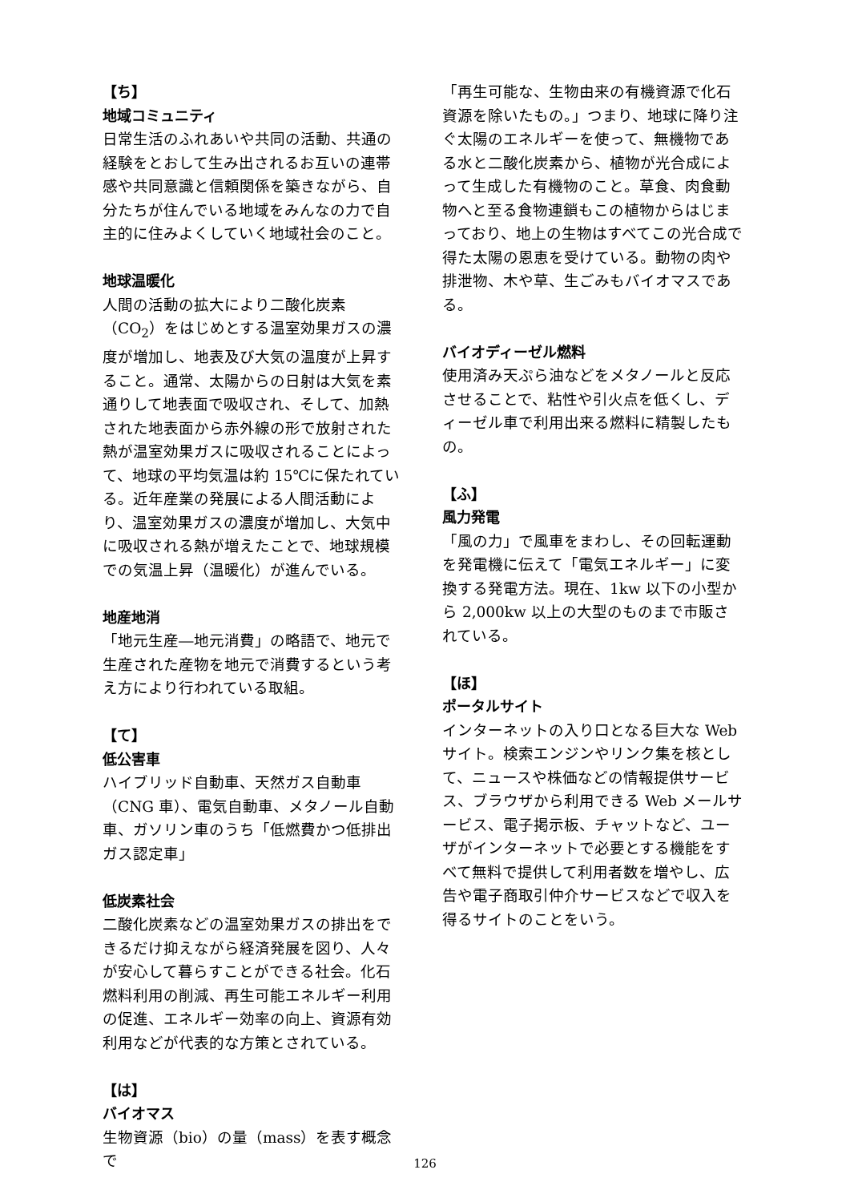【ち】
地域コミュニティ
日常生活のふれあいや共同の活動、共通の経験をとおして生み出されるお互いの連帯感や共同意識と信頼関係を築きながら、自分たちが住んでいる地域をみんなの力で自主的に住みよくしていく地域社会のこと。
地球温暖化
人間の活動の拡大により二酸化炭素（CO<sub>2</sub>）をはじめとする温室効果ガスの濃度が増加し、地表及び大気の温度が上昇すること。通常、太陽からの日射は大気を素通りして地表面で吸収され、そして、加熱された地表面から赤外線の形で放射された熱が温室効果ガスに吸収されることによって、地球の平均気温は約 15℃に保たれている。近年産業の発展による人間活動により、温室効果ガスの濃度が増加し、大気中に吸収される熱が増えたことで、地球規模での気温上昇（温暖化）が進んでいる。
地産地消
「地元生産―地元消費」の略語で、地元で生産された産物を地元で消費するという考え方により行われている取組。
【て】
低公害車
ハイブリッド自動車、天然ガス自動車（CNG 車）、電気自動車、メタノール自動車、ガソリン車のうち「低燃費かつ低排出ガス認定車」
低炭素社会
二酸化炭素などの温室効果ガスの排出をできるだけ抑えながら経済発展を図り、人々が安心して暮らすことができる社会。化石燃料利用の削減、再生可能エネルギー利用の促進、エネルギー効率の向上、資源有効利用などが代表的な方策とされている。
【は】
バイオマス
生物資源（bio）の量（mass）を表す概念で
「再生可能な、生物由来の有機資源で化石資源を除いたもの。」つまり、地球に降り注ぐ太陽のエネルギーを使って、無機物である水と二酸化炭素から、植物が光合成によって生成した有機物のこと。草食、肉食動物へと至る食物連鎖もこの植物からはじまっており、地上の生物はすべてこの光合成で得た太陽の恩恵を受けている。動物の肉や排泄物、木や草、生ごみもバイオマスである。
バイオディーゼル燃料
使用済み天ぷら油などをメタノールと反応させることで、粘性や引火点を低くし、ディーゼル車で利用出来る燃料に精製したもの。
【ふ】
風力発電
「風の力」で風車をまわし、その回転運動を発電機に伝えて「電気エネルギー」に変換する発電方法。現在、1kw 以下の小型から 2,000kw 以上の大型のものまで市販されている。
【ほ】
ポータルサイト
インターネットの入り口となる巨大な Web サイト。検索エンジンやリンク集を核として、ニュースや株価などの情報提供サービス、ブラウザから利用できる Web メールサービス、電子掲示板、チャットなど、ユーザがインターネットで必要とする機能をすべて無料で提供して利用者数を増やし、広告や電子商取引仲介サービスなどで収入を得るサイトのことをいう。
126